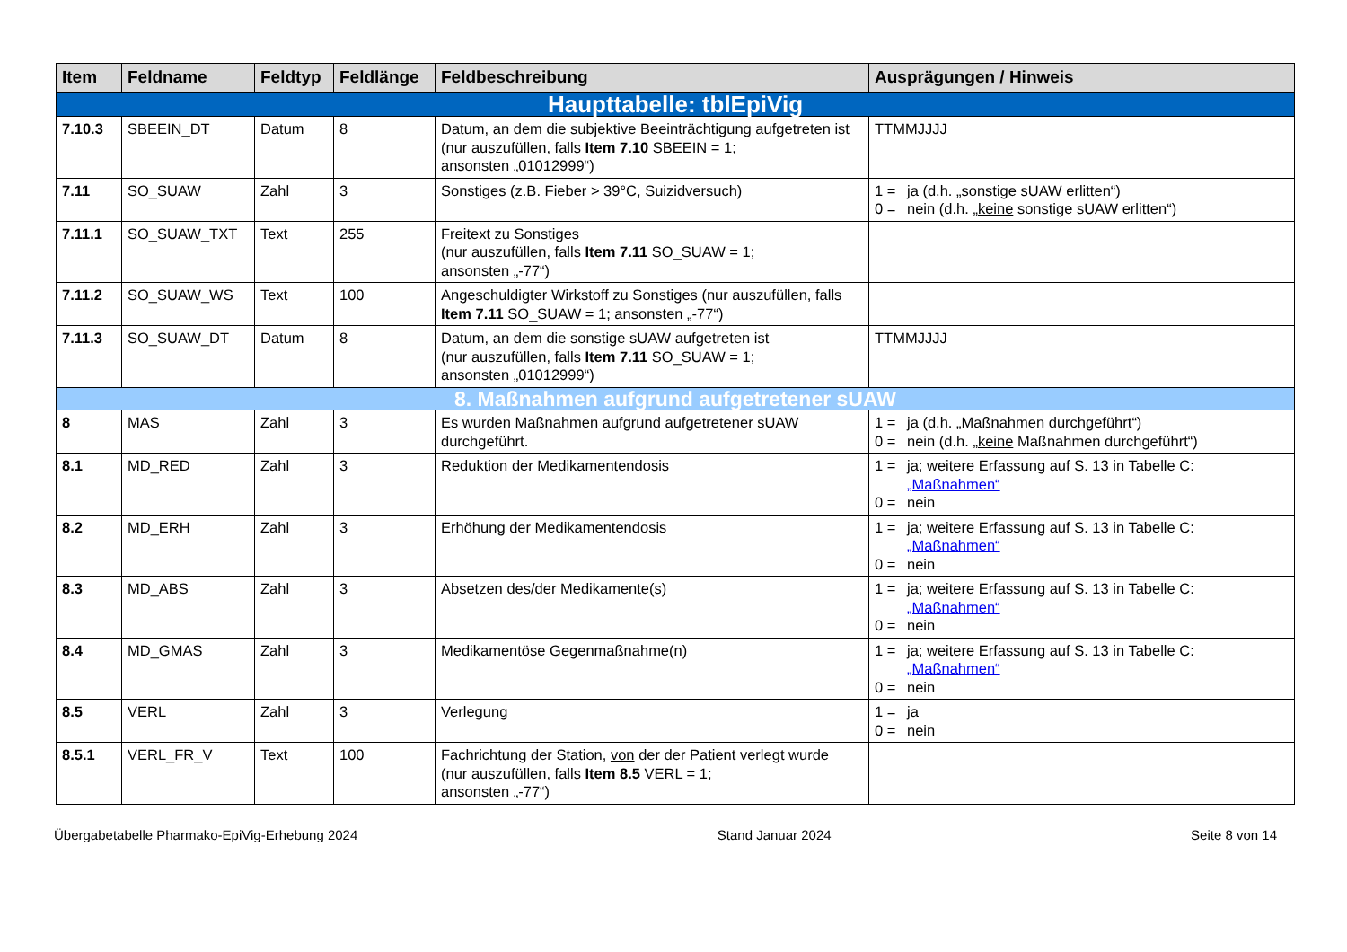| Item | Feldname | Feldtyp | Feldlänge | Feldbeschreibung | Ausprägungen / Hinweis |
| --- | --- | --- | --- | --- | --- |
| Haupttabelle: tblEpiVig | | | | | |
| 7.10.3 | SBEEIN_DT | Datum | 8 | Datum, an dem die subjektive Beeinträchtigung aufgetreten ist (nur auszufüllen, falls Item 7.10 SBEEIN = 1; ansonsten „01012999“) | TTMMJJJJ |
| 7.11 | SO_SUAW | Zahl | 3 | Sonstiges (z.B. Fieber > 39°C, Suizidversuch) | 1 = ja (d.h. „sonstige sUAW erlitten“) 0 = nein (d.h. „ keine sonstige sUAW erlitten“) |
| 7.11.1 | SO_SUAW_TXT | Text | 255 | Freitext zu Sonstiges (nur auszufüllen, falls Item 7.11 SO_SUAW = 1; ansonsten „-77“) | |
| 7.11.2 | SO_SUAW_WS | Text | 100 | Angeschuldigter Wirkstoff zu Sonstiges (nur auszufüllen, falls Item 7.11 SO_SUAW = 1; ansonsten „-77“) | |
| 7.11.3 | SO_SUAW_DT | Datum | 8 | Datum, an dem die sonstige sUAW aufgetreten ist (nur auszufüllen, falls Item 7.11 SO_SUAW = 1; ansonsten „01012999“) | TTMMJJJJ |
| 8. Maßnahmen aufgrund aufgetretener sUAW | | | | | |
| 8 | MAS | Zahl | 3 | Es wurden Maßnahmen aufgrund aufgetretener sUAW durchgeführt. | 1 = ja (d.h. „Maßnahmen durchgeführt“) 0 = nein (d.h. „ keine Maßnahmen durchgeführt“) |
| 8.1 | MD_RED | Zahl | 3 | Reduktion der Medikamentendosis | 1 = ja; weitere Erfassung auf S. 13 in Tabelle C: „Maßnahmen“ 0 = nein |
| 8.2 | MD_ERH | Zahl | 3 | Erhöhung der Medikamentendosis | 1 = ja; weitere Erfassung auf S. 13 in Tabelle C: „Maßnahmen“ 0 = nein |
| 8.3 | MD_ABS | Zahl | 3 | Absetzen des/der Medikamente(s) | 1 = ja; weitere Erfassung auf S. 13 in Tabelle C: „Maßnahmen“ 0 = nein |
| 8.4 | MD_GMAS | Zahl | 3 | Medikamentöse Gegenmaßnahme(n) | 1 = ja; weitere Erfassung auf S. 13 in Tabelle C: „Maßnahmen“ 0 = nein |
| 8.5 | VERL | Zahl | 3 | Verlegung | 1 = ja 0 = nein |
| 8.5.1 | VERL_FR_V | Text | 100 | Fachrichtung der Station, von der der Patient verlegt wurde (nur auszufüllen, falls Item 8.5 VERL = 1; ansonsten „-77“) | |
Übergabetabelle Pharmako-EpiVig-Erhebung 2024 Stand Januar 2024 Seite 8 von 14